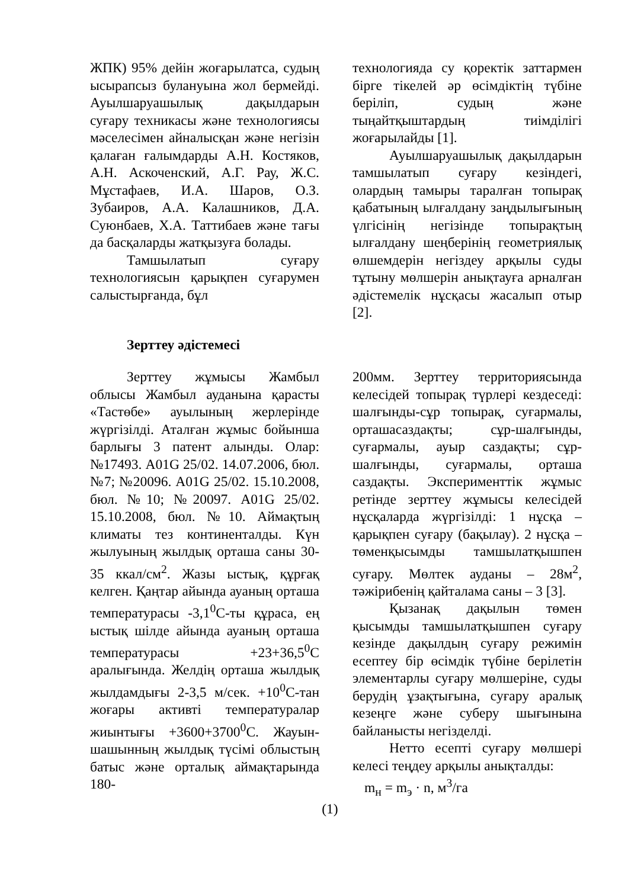ЖПК) 95% дейін жоғарылатса, судың ысырапсыз булануына жол бермейді. Ауылшаруашылық дақылдарын суғару техникасы және технологиясы мәселесімен айналысқан және негізін қалаған ғалымдарды А.Н. Костяков, А.Н. Аскоченский, А.Г. Рау, Ж.С. Мұстафаев, И.А. Шаров, О.З. Зубаиров, А.А. Калашников, Д.А. Суюнбаев, Х.А. Таттибаев және тағы да басқаларды жатқызуға болады.
Тамшылатып суғару технологиясын қарықпен суғарумен салыстырғанда, бұл
технологияда су қоректік заттармен бірге тікелей әр өсімдіктің түбіне беріліп, судың және тыңайтқыштардың тиімділігі жоғарылайды [1].
Ауылшаруашылық дақылдарын тамшылатып суғару кезіндегі, олардың тамыры таралған топырақ қабатының ылғалдану заңдылығының үлгісінің негізінде топырақтың ылғалдану шеңберінің геометриялық өлшемдерін негіздеу арқылы суды тұтыну мөлшерін анықтауға арналған әдістемелік нұсқасы жасалып отыр [2].
Зерттеу әдістемесі
Зерттеу жұмысы Жамбыл облысы Жамбыл ауданына қарасты «Тастөбе» ауылының жерлерінде жүргізілді. Аталған жұмыс бойынша барлығы 3 патент алынды. Олар: №17493. A01G 25/02. 14.07.2006, бюл. №7; №20096. A01G 25/02. 15.10.2008, бюл. №10; №20097. A01G 25/02. 15.10.2008, бюл. №10. Аймақтың климаты тез континенталды. Күн жылуының жылдық орташа саны 30-35 ккал/см<sup>2</sup>. Жазы ыстық, құрғақ келген. Қаңтар айында ауаның орташа температурасы -3,1<sup>0</sup>С-ты құраса, ең ыстық шілде айында ауаның орташа температурасы +23+36,5<sup>0</sup>С аралығында. Желдің орташа жылдық жылдамдығы 2-3,5 м/сек. +10<sup>0</sup>С-тан жоғары активті температуралар жиынтығы +3600+3700<sup>0</sup>С. Жауын-шашынның жылдық түсімі облыстың батыс және орталық аймақтарында 180-
200мм. Зерттеу территориясында келесідей топырақ түрлері кездеседі: шалғынды-сұр топырақ, суғармалы, орташасаздақты; сұр-шалғынды, суғармалы, ауыр саздақты; сұр-шалғынды, суғармалы, орташа саздақты. Эксперименттік жұмыс ретінде зерттеу жұмысы келесідей нұсқаларда жүргізілді: 1 нұсқа – қарықпен суғару (бақылау). 2 нұсқа – төменқысымды тамшылатқышпен суғару. Мөлтек ауданы – 28м<sup>2</sup>, тәжірибенің қайталама саны – 3 [3].
Қызанақ дақылын төмен қысымды тамшылатқышпен суғару кезінде дақылдың суғару режимін есептеу бір өсімдік түбіне берілетін элементарлы суғару мөлшеріне, суды берудің ұзақтығына, суғару аралық кезеңге және суберу шығынына байланысты негізделді.
Нетто есепті суғару мөлшері келесі теңдеу арқылы анықталды:
m<sub>н</sub> = m<sub>э</sub> · n, м<sup>3</sup>/га
(1)